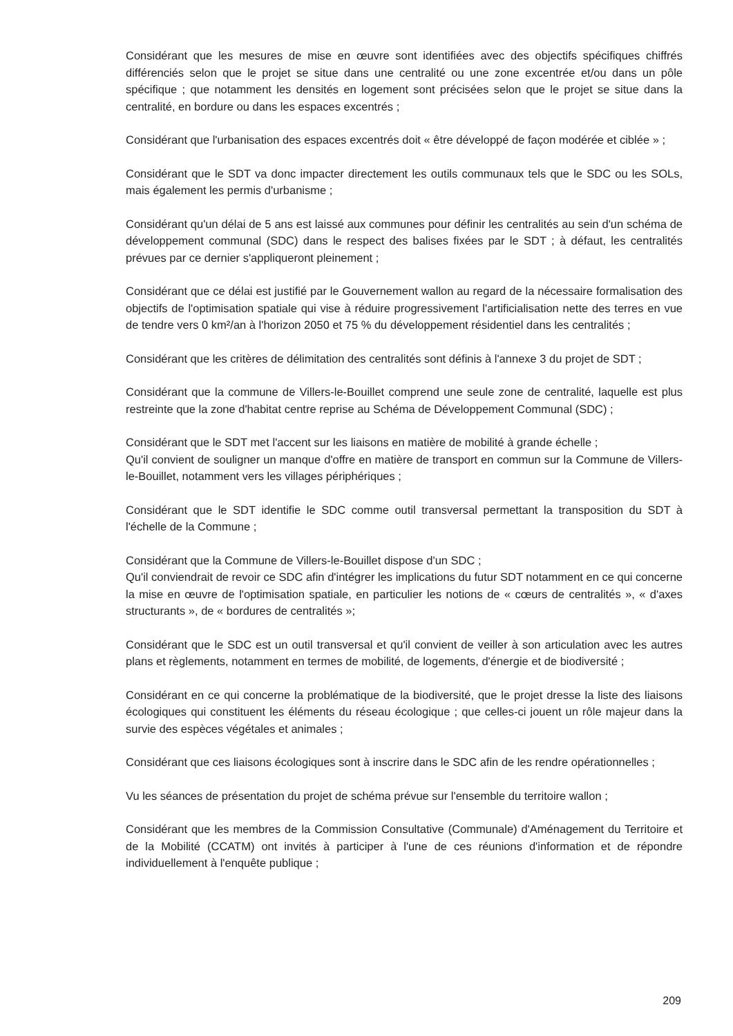Considérant que les mesures de mise en œuvre sont identifiées avec des objectifs spécifiques chiffrés différenciés selon que le projet se situe dans une centralité ou une zone excentrée et/ou dans un pôle spécifique ; que notamment les densités en logement sont précisées selon que le projet se situe dans la centralité, en bordure ou dans les espaces excentrés ;
Considérant que l'urbanisation des espaces excentrés doit « être développé de façon modérée et ciblée » ;
Considérant que le SDT va donc impacter directement les outils communaux tels que le SDC ou les SOLs, mais également les permis d'urbanisme ;
Considérant qu'un délai de 5 ans est laissé aux communes pour définir les centralités au sein d'un schéma de développement communal (SDC) dans le respect des balises fixées par le SDT ; à défaut, les centralités prévues par ce dernier s'appliqueront pleinement ;
Considérant que ce délai est justifié par le Gouvernement wallon au regard de la nécessaire formalisation des objectifs de l'optimisation spatiale qui vise à réduire progressivement l'artificialisation nette des terres en vue de tendre vers 0 km²/an à l'horizon 2050 et 75 % du développement résidentiel dans les centralités ;
Considérant que les critères de délimitation des centralités sont définis à l'annexe 3 du projet de SDT ;
Considérant que la commune de Villers-le-Bouillet comprend une seule zone de centralité, laquelle est plus restreinte que la zone d'habitat centre reprise au Schéma de Développement Communal (SDC) ;
Considérant que le SDT met l'accent sur les liaisons en matière de mobilité à grande échelle ;
Qu'il convient de souligner un manque d'offre en matière de transport en commun sur la Commune de Villers-le-Bouillet, notamment vers les villages périphériques ;
Considérant que le SDT identifie le SDC comme outil transversal permettant la transposition du SDT à l'échelle de la Commune ;
Considérant que la Commune de Villers-le-Bouillet dispose d'un SDC ;
Qu'il conviendrait de revoir ce SDC afin d'intégrer les implications du futur SDT notamment en ce qui concerne la mise en œuvre de l'optimisation spatiale, en particulier les notions de « cœurs de centralités », « d'axes structurants », de « bordures de centralités »;
Considérant que le SDC est un outil transversal et qu'il convient de veiller à son articulation avec les autres plans et règlements, notamment en termes de mobilité, de logements, d'énergie et de biodiversité ;
Considérant en ce qui concerne la problématique de la biodiversité, que le projet dresse la liste des liaisons écologiques qui constituent les éléments du réseau écologique ; que celles-ci jouent un rôle majeur dans la survie des espèces végétales et animales ;
Considérant que ces liaisons écologiques sont à inscrire dans le SDC afin de les rendre opérationnelles ;
Vu les séances de présentation du projet de schéma prévue sur l'ensemble du territoire wallon ;
Considérant que les membres de la Commission Consultative (Communale) d'Aménagement du Territoire et de la Mobilité (CCATM) ont invités à participer à l'une de ces réunions d'information et de répondre individuellement à l'enquête publique ;
209